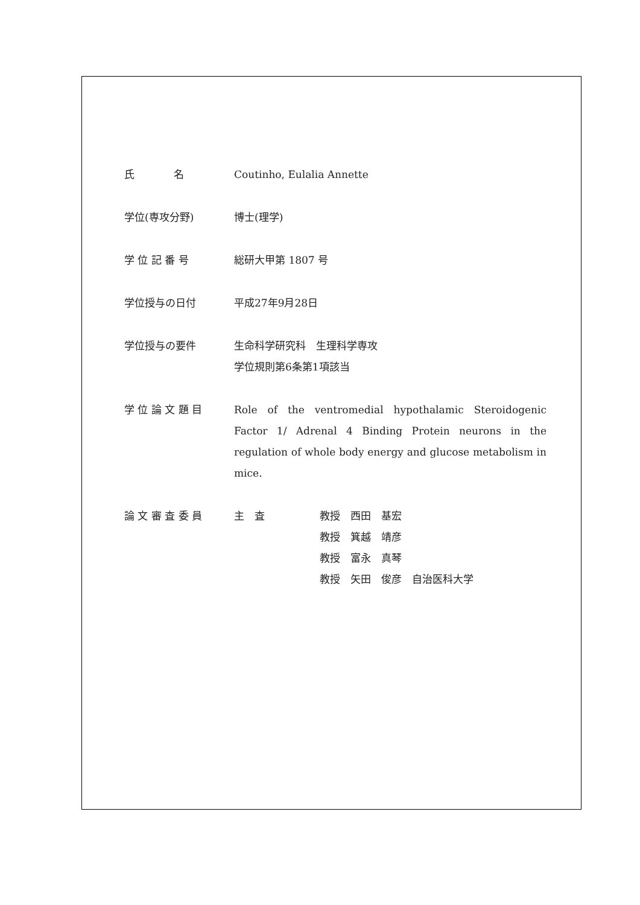氏 名 Coutinho, Eulalia Annette
学位(専攻分野) 博士(理学)
学 位 記 番 号 総研大甲第 1807 号
学位授与の日付 平成27年9月28日
学位授与の要件 生命科学研究科　生理科学専攻
学位規則第6条第1項該当
学 位 論 文 題 目 Role of the ventromedial hypothalamic Steroidogenic Factor 1/ Adrenal 4 Binding Protein neurons in the regulation of whole body energy and glucose metabolism in mice.
論 文 審 査 委 員 主　査 教授　西田　基宏
教授　箕越　靖彦
教授　富永　真琴
教授　矢田　俊彦　自治医科大学